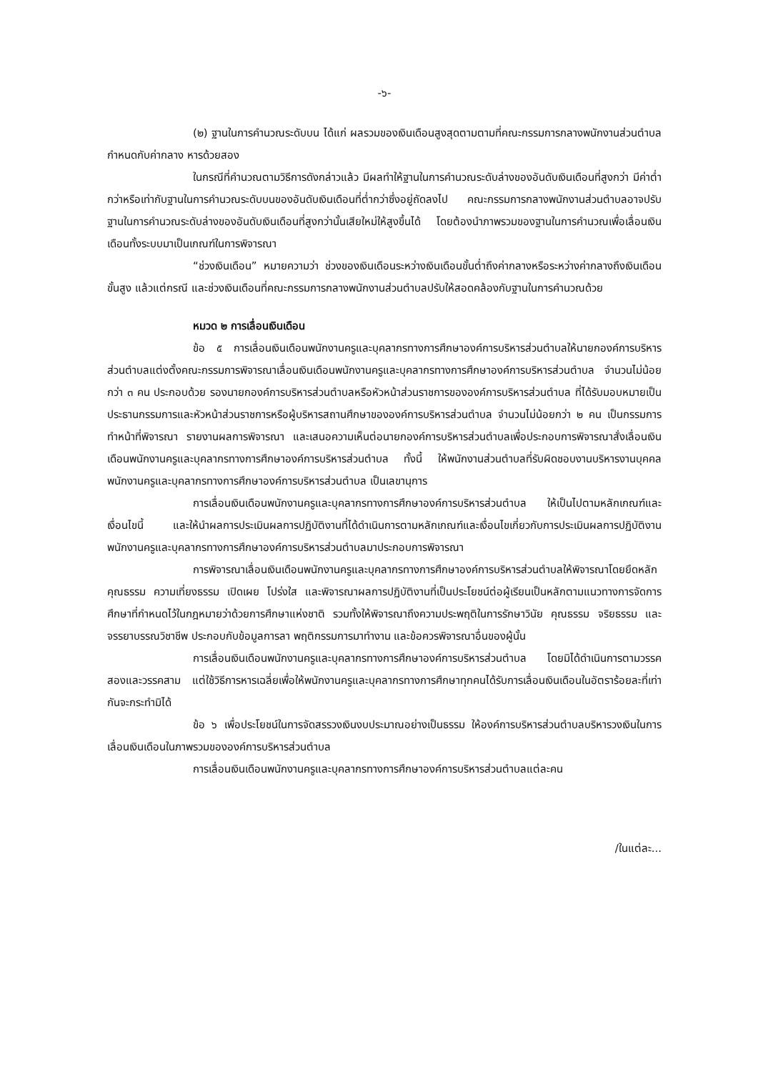-๖-
(๒) ฐานในการคำนวณระดับบน ได้แก่ ผลรวมของเงินเดือนสูงสุดตามตามที่คณะกรรมการกลางพนักงานส่วนตำบลกำหนดกับค่ากลาง หารด้วยสอง
ในกรณีที่คำนวณตามวิธีการดังกล่าวแล้ว มีผลทำให้ฐานในการคำนวณระดับล่างของอันดับเงินเดือนที่สูงกว่า มีค่าต่ำกว่าหรือเท่ากับฐานในการคำนวณระดับบนของอันดับเงินเดือนที่ต่ำกว่าซึ่งอยู่ถัดลงไป คณะกรรมการกลางพนักงานส่วนตำบลอาจปรับฐานในการคำนวณระดับล่างของอันดับเงินเดือนที่สูงกว่านั้นเสียใหม่ให้สูงขึ้นได้ โดยต้องนำภาพรวมของฐานในการคำนวณเพื่อเลื่อนเงินเดือนทั้งระบบมาเป็นเกณฑ์ในการพิจารณา
“ช่วงเงินเดือน” หมายความว่า ช่วงของเงินเดือนระหว่างเงินเดือนขั้นต่ำถึงค่ากลางหรือระหว่างค่ากลางถึงเงินเดือนขั้นสูง แล้วแต่กรณี และช่วงเงินเดือนที่คณะกรรมการกลางพนักงานส่วนตำบลปรับให้สอดคล้องกับฐานในการคำนวณด้วย
หมวด ๒ การเลื่อนเงินเดือน
ข้อ ๕ การเลื่อนเงินเดือนพนักงานครูและบุคลากรทางการศึกษาองค์การบริหารส่วนตำบลให้นายกองค์การบริหารส่วนตำบลแต่งตั้งคณะกรรมการพิจารณาเลื่อนเงินเดือนพนักงานครูและบุคลากรทางการศึกษาองค์การบริหารส่วนตำบล จำนวนไม่น้อยกว่า ๓ คน ประกอบด้วย รองนายกองค์การบริหารส่วนตำบลหรือหัวหน้าส่วนราชการขององค์การบริหารส่วนตำบล ที่ได้รับมอบหมายเป็นประธานกรรมการและหัวหน้าส่วนราชการหรือผู้บริหารสถานศึกษาขององค์การบริหารส่วนตำบล จำนวนไม่น้อยกว่า ๒ คน เป็นกรรมการทำหน้าที่พิจารณา รายงานผลการพิจารณา และเสนอความเห็นต่อนายกองค์การบริหารส่วนตำบลเพื่อประกอบการพิจารณาสั่งเลื่อนเงินเดือนพนักงานครูและบุคลากรทางการศึกษาองค์การบริหารส่วนตำบล ทั้งนี้ ให้พนักงานส่วนตำบลที่รับผิดชอบงานบริหารงานบุคคลพนักงานครูและบุคลากรทางการศึกษาองค์การบริหารส่วนตำบล เป็นเลขานุการ
การเลื่อนเงินเดือนพนักงานครูและบุคลากรทางการศึกษาองค์การบริหารส่วนตำบล ให้เป็นไปตามหลักเกณฑ์และเงื่อนไขนี้ และให้นำผลการประเมินผลการปฏิบัติงานที่ได้ดำเนินการตามหลักเกณฑ์และเงื่อนไขเกี่ยวกับการประเมินผลการปฏิบัติงานพนักงานครูและบุคลากรทางการศึกษาองค์การบริหารส่วนตำบลมาประกอบการพิจารณา
การพิจารณาเลื่อนเงินเดือนพนักงานครูและบุคลากรทางการศึกษาองค์การบริหารส่วนตำบลให้พิจารณาโดยยึดหลักคุณธรรม ความเที่ยงธรรม เปิดเผย โปร่งใส และพิจารณาผลการปฏิบัติงานที่เป็นประโยชน์ต่อผู้เรียนเป็นหลักตามแนวทางการจัดการศึกษาที่กำหนดไว้ในกฎหมายว่าด้วยการศึกษาแห่งชาติ รวมทั้งให้พิจารณาถึงความประพฤติในการรักษาวินัย คุณธรรม จริยธรรม และจรรยาบรรณวิชาชีพ ประกอบกับข้อมูลการลา พฤติกรรมการมาทำงาน และข้อควรพิจารณาอื่นของผู้นั้น
การเลื่อนเงินเดือนพนักงานครูและบุคลากรทางการศึกษาองค์การบริหารส่วนตำบล โดยมิได้ดำเนินการตามวรรคสองและวรรคสาม แต่ใช้วิธีการหารเฉลี่ยเพื่อให้พนักงานครูและบุคลากรทางการศึกษาทุกคนได้รับการเลื่อนเงินเดือนในอัตราร้อยละที่เท่ากันจะกระทำมิได้
ข้อ ๖ เพื่อประโยชน์ในการจัดสรรวงเงินงบประมาณอย่างเป็นธรรม ให้องค์การบริหารส่วนตำบลบริหารวงเงินในการเลื่อนเงินเดือนในภาพรวมขององค์การบริหารส่วนตำบล
การเลื่อนเงินเดือนพนักงานครูและบุคลากรทางการศึกษาองค์การบริหารส่วนตำบลแต่ละคน
/ในแต่ละ...